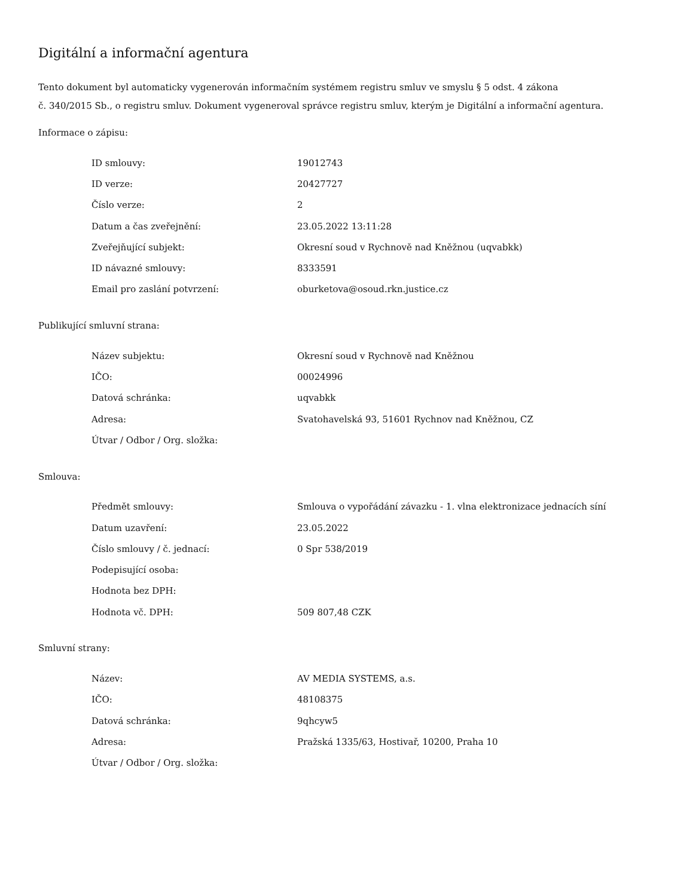Digitální a informační agentura
Tento dokument byl automaticky vygenerován informačním systémem registru smluv ve smyslu § 5 odst. 4 zákona
č. 340/2015 Sb., o registru smluv. Dokument vygeneroval správce registru smluv, kterým je Digitální a informační agentura.
Informace o zápisu:
| ID smlouvy: | 19012743 |
| ID verze: | 20427727 |
| Číslo verze: | 2 |
| Datum a čas zveřejnění: | 23.05.2022 13:11:28 |
| Zveřejňující subjekt: | Okresní soud v Rychnově nad Kněžnou (uqvabkk) |
| ID návazné smlouvy: | 8333591 |
| Email pro zaslání potvrzení: | oburketova@osoud.rkn.justice.cz |
Publikující smluvní strana:
| Název subjektu: | Okresní soud v Rychnově nad Kněžnou |
| IČO: | 00024996 |
| Datová schránka: | uqvabkk |
| Adresa: | Svatohavelská 93, 51601 Rychnov nad Kněžnou, CZ |
| Útvar / Odbor / Org. složka: | |
Smlouva:
| Předmět smlouvy: | Smlouva o vypořádání závazku - 1. vlna elektronizace jednacích síní |
| Datum uzavření: | 23.05.2022 |
| Číslo smlouvy / č. jednací: | 0 Spr 538/2019 |
| Podepisující osoba: | |
| Hodnota bez DPH: | |
| Hodnota vč. DPH: | 509 807,48 CZK |
Smluvní strany:
| Název: | AV MEDIA SYSTEMS, a.s. |
| IČO: | 48108375 |
| Datová schránka: | 9qhcyw5 |
| Adresa: | Pražská 1335/63, Hostivař, 10200, Praha 10 |
| Útvar / Odbor / Org. složka: | |